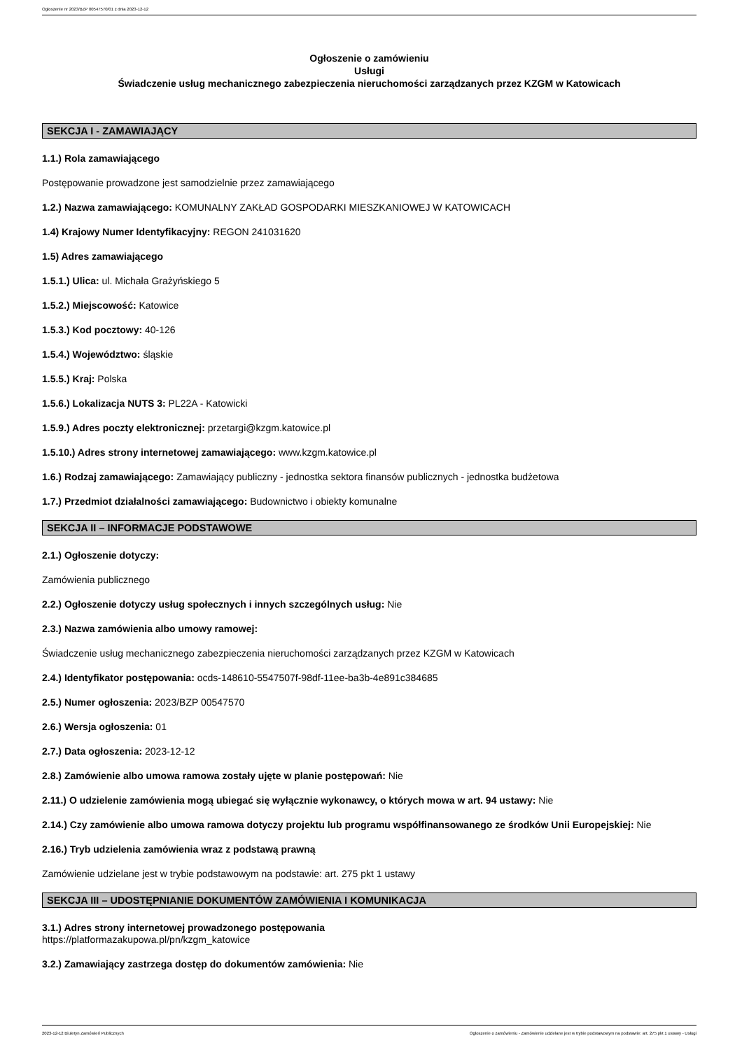Ogłoszenie nr 2023/BZP 00547570/01 z dnia 2023-12-12
Ogłoszenie o zamówieniu
Usługi
Świadczenie usług mechanicznego zabezpieczenia nieruchomości zarządzanych przez KZGM w Katowicach
SEKCJA I - ZAMAWIAJĄCY
1.1.) Rola zamawiającego
Postępowanie prowadzone jest samodzielnie przez zamawiającego
1.2.) Nazwa zamawiającego: KOMUNALNY ZAKŁAD GOSPODARKI MIESZKANIOWEJ W KATOWICACH
1.4) Krajowy Numer Identyfikacyjny: REGON 241031620
1.5) Adres zamawiającego
1.5.1.) Ulica: ul. Michała Grażyńskiego 5
1.5.2.) Miejscowość: Katowice
1.5.3.) Kod pocztowy: 40-126
1.5.4.) Województwo: śląskie
1.5.5.) Kraj: Polska
1.5.6.) Lokalizacja NUTS 3: PL22A - Katowicki
1.5.9.) Adres poczty elektronicznej: przetargi@kzgm.katowice.pl
1.5.10.) Adres strony internetowej zamawiającego: www.kzgm.katowice.pl
1.6.) Rodzaj zamawiającego: Zamawiający publiczny - jednostka sektora finansów publicznych - jednostka budżetowa
1.7.) Przedmiot działalności zamawiającego: Budownictwo i obiekty komunalne
SEKCJA II – INFORMACJE PODSTAWOWE
2.1.) Ogłoszenie dotyczy:
Zamówienia publicznego
2.2.) Ogłoszenie dotyczy usług społecznych i innych szczególnych usług: Nie
2.3.) Nazwa zamówienia albo umowy ramowej:
Świadczenie usług mechanicznego zabezpieczenia nieruchomości zarządzanych przez KZGM w Katowicach
2.4.) Identyfikator postępowania: ocds-148610-5547507f-98df-11ee-ba3b-4e891c384685
2.5.) Numer ogłoszenia: 2023/BZP 00547570
2.6.) Wersja ogłoszenia: 01
2.7.) Data ogłoszenia: 2023-12-12
2.8.) Zamówienie albo umowa ramowa zostały ujęte w planie postępowań: Nie
2.11.) O udzielenie zamówienia mogą ubiegać się wyłącznie wykonawcy, o których mowa w art. 94 ustawy: Nie
2.14.) Czy zamówienie albo umowa ramowa dotyczy projektu lub programu współfinansowanego ze środków Unii Europejskiej: Nie
2.16.) Tryb udzielenia zamówienia wraz z podstawą prawną
Zamówienie udzielane jest w trybie podstawowym na podstawie: art. 275 pkt 1 ustawy
SEKCJA III – UDOSTĘPNIANIE DOKUMENTÓW ZAMÓWIENIA I KOMUNIKACJA
3.1.) Adres strony internetowej prowadzonego postępowania
https://platformazakupowa.pl/pn/kzgm_katowice
3.2.) Zamawiający zastrzega dostęp do dokumentów zamówienia: Nie
2023-12-12 Biuletyn Zamówień Publicznych Ogłoszenie o zamówieniu - Zamówienie udzielane jest w trybie podstawowym na podstawie: art. 275 pkt 1 ustawy - Usługi